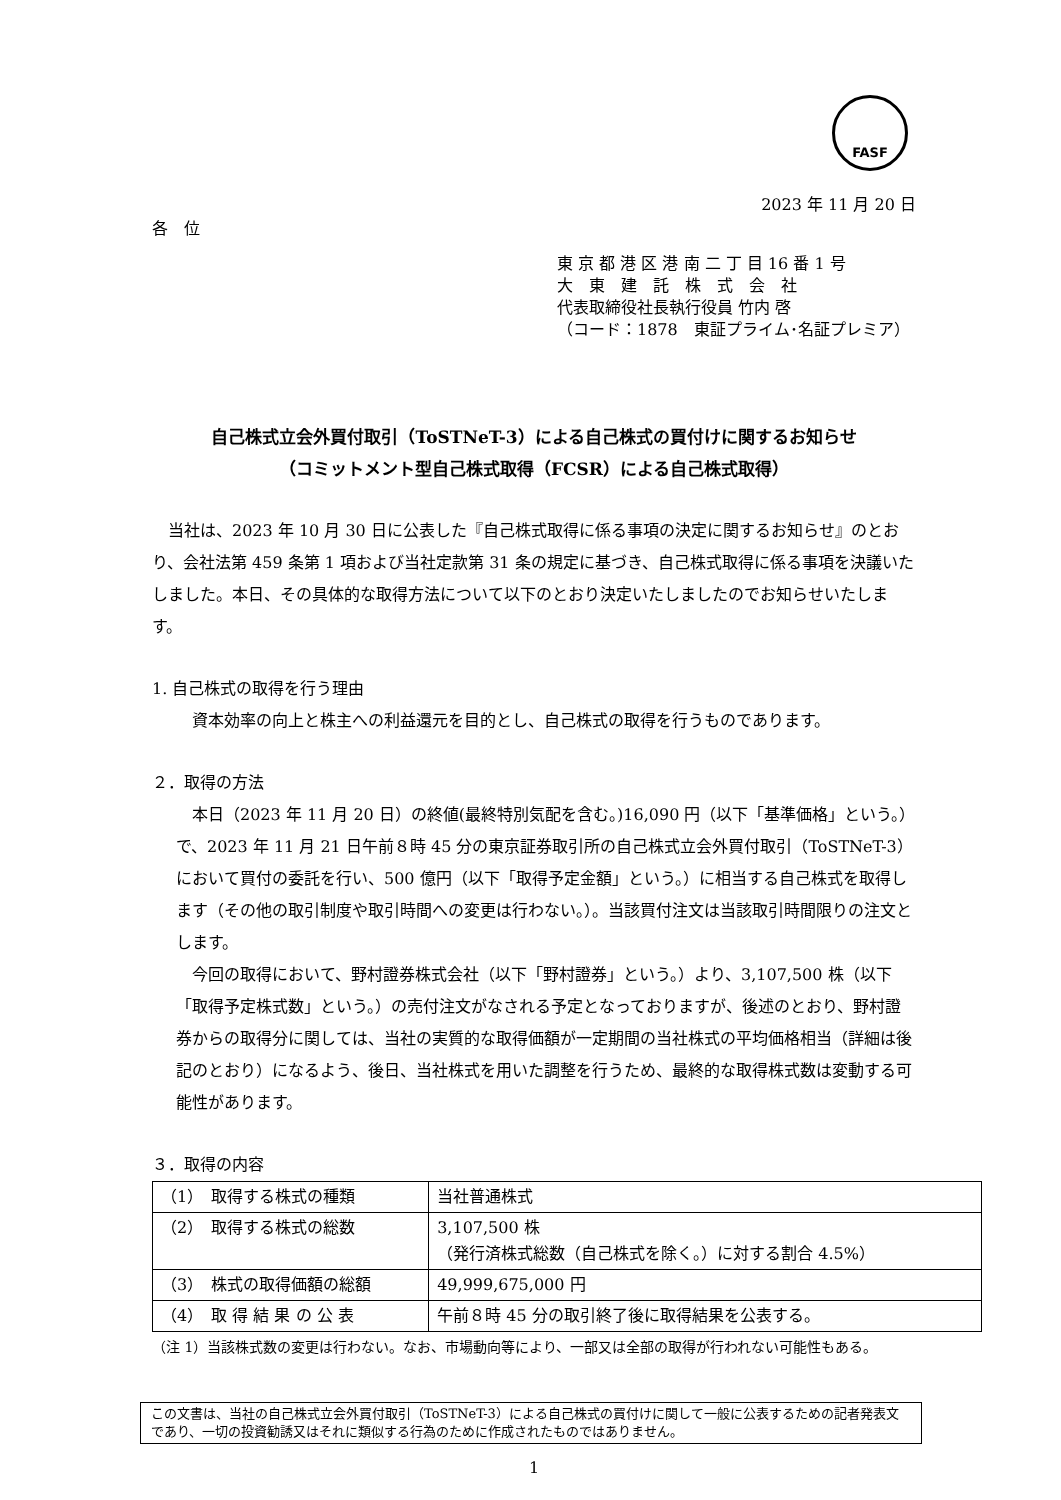FASF
2023 年 11 月 20 日
各　位
東 京 都 港 区 港 南 二 丁 目 16 番 1 号
大　東　建　託　株　式　会　社
代表取締役社長執行役員 竹内 啓
（コード：1878　東証プライム･名証プレミア）
自己株式立会外買付取引（ToSTNeT-3）による自己株式の買付けに関するお知らせ
（コミットメント型自己株式取得（FCSR）による自己株式取得）
　当社は、2023 年 10 月 30 日に公表した『自己株式取得に係る事項の決定に関するお知らせ』のとおり、会社法第 459 条第 1 項および当社定款第 31 条の規定に基づき、自己株式取得に係る事項を決議いたしました。本日、その具体的な取得方法について以下のとおり決定いたしましたのでお知らせいたします。
1. 自己株式の取得を行う理由
　資本効率の向上と株主への利益還元を目的とし、自己株式の取得を行うものであります。
２．取得の方法
　本日（2023 年 11 月 20 日）の終値(最終特別気配を含む。)16,090 円（以下「基準価格」という。）で、2023 年 11 月 21 日午前８時 45 分の東京証券取引所の自己株式立会外買付取引（ToSTNeT-3）において買付の委託を行い、500 億円（以下「取得予定金額」という。）に相当する自己株式を取得します（その他の取引制度や取引時間への変更は行わない。）。当該買付注文は当該取引時間限りの注文とします。
　今回の取得において、野村證券株式会社（以下「野村證券」という。）より、3,107,500 株（以下「取得予定株式数」という。）の売付注文がなされる予定となっておりますが、後述のとおり、野村證券からの取得分に関しては、当社の実質的な取得価額が一定期間の当社株式の平均価格相当（詳細は後記のとおり）になるよう、後日、当社株式を用いた調整を行うため、最終的な取得株式数は変動する可能性があります。
３．取得の内容
| （1） 取得する株式の種類 | 当社普通株式 |
| （2） 取得する株式の総数 | 3,107,500 株 （発行済株式総数（自己株式を除く。）に対する割合 4.5%） |
| （3） 株式の取得価額の総額 | 49,999,675,000 円 |
| （4） 取 得 結 果 の 公 表 | 午前８時 45 分の取引終了後に取得結果を公表する。 |
（注 1）当該株式数の変更は行わない。なお、市場動向等により、一部又は全部の取得が行われない可能性もある。
この文書は、当社の自己株式立会外買付取引（ToSTNeT-3）による自己株式の買付けに関して一般に公表するための記者発表文であり、一切の投資勧誘又はそれに類似する行為のために作成されたものではありません。
1